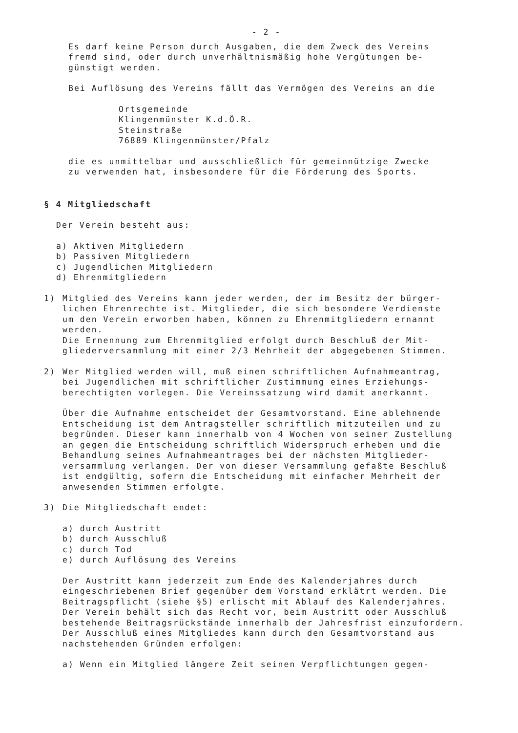- 2 -
Es darf keine Person durch Ausgaben, die dem Zweck des Vereins
fremd sind, oder durch unverhältnismäßig hohe Vergütungen be-
günstigt werden.
Bei Auflösung des Vereins fällt das Vermögen des Vereins an die
Ortsgemeinde
Klingenmünster K.d.Ö.R.
Steinstraße
76889 Klingenmünster/Pfalz
die es unmittelbar und ausschließlich für gemeinnützige Zwecke
zu verwenden hat, insbesondere für die Förderung des Sports.
§ 4 Mitgliedschaft
Der Verein besteht aus:
a) Aktiven Mitgliedern
b) Passiven Mitgliedern
c) Jugendlichen Mitgliedern
d) Ehrenmitgliedern
1) Mitglied des Vereins kann jeder werden, der im Besitz der bürger-
lichen Ehrenrechte ist. Mitglieder, die sich besondere Verdienste
um den Verein erworben haben, können zu Ehrenmitgliedern ernannt
werden.
Die Ernennung zum Ehrenmitglied erfolgt durch Beschluß der Mit-
gliederversammlung mit einer 2/3 Mehrheit der abgegebenen Stimmen.
2) Wer Mitglied werden will, muß einen schriftlichen Aufnahmeantrag,
bei Jugendlichen mit schriftlicher Zustimmung eines Erziehungs-
berechtigten vorlegen. Die Vereinssatzung wird damit anerkannt.
Über die Aufnahme entscheidet der Gesamtvorstand. Eine ablehnende
Entscheidung ist dem Antragsteller schriftlich mitzuteilen und zu
begründen. Dieser kann innerhalb von 4 Wochen von seiner Zustellung
an gegen die Entscheidung schriftlich Widerspruch erheben und die
Behandlung seines Aufnahmeantrages bei der nächsten Mitglieder-
versammlung verlangen. Der von dieser Versammlung gefaßte Beschluß
ist endgültig, sofern die Entscheidung mit einfacher Mehrheit der
anwesenden Stimmen erfolgte.
3) Die Mitgliedschaft endet:
a) durch Austritt
b) durch Ausschluß
c) durch Tod
e) durch Auflösung des Vereins
Der Austritt kann jederzeit zum Ende des Kalenderjahres durch
eingeschriebenen Brief gegenüber dem Vorstand erklätrt werden. Die
Beitragspflicht (siehe §5) erlischt mit Ablauf des Kalenderjahres.
Der Verein behält sich das Recht vor, beim Austritt oder Ausschluß
bestehende Beitragsrückstände innerhalb der Jahresfrist einzufordern.
Der Ausschluß eines Mitgliedes kann durch den Gesamtvorstand aus
nachstehenden Gründen erfolgen:
a) Wenn ein Mitglied längere Zeit seinen Verpflichtungen gegen-